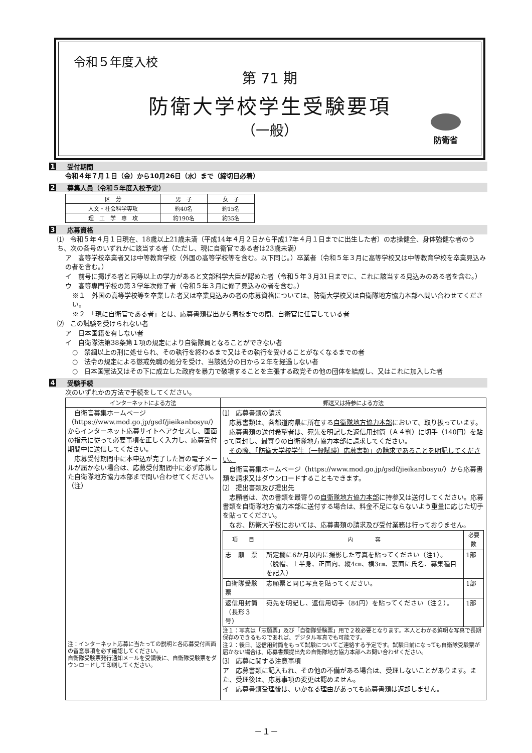令和５年度入校
第 71 期
防衛大学校学生受験要項
（一般）
防衛省
1 受付期間
令和４年７月１日（金）から10月26日（水）まで（締切日必着）
2 募集人員（令和５年度入校予定）
| 区 分 | 男 子 | 女 子 |
| --- | --- | --- |
| 人文・社会科学専攻 | 約40名 | 約15名 |
| 理 工 学 専 攻 | 約190名 | 約35名 |
3 応募資格
⑴　令和５年４月１日現在、18歳以上21歳未満（平成14年４月２日から平成17年４月１日までに出生した者）の志操健全、身体強健な者のうち、次の各号のいずれかに該当する者（ただし、現に自衛官である者は23歳未満）
ア　高等学校卒業者又は中等教育学校（外国の高等学校等を含む。以下同じ。）卒業者（令和５年３月に高等学校又は中等教育学校を卒業見込みの者を含む。）
イ　前号に掲げる者と同等以上の学力があると文部科学大臣が認めた者（令和５年３月31日までに、これに該当する見込みのある者を含む。）
ウ　高等専門学校の第３学年次修了者（令和５年３月に修了見込みの者を含む。）
※１　外国の高等学校等を卒業した者又は卒業見込みの者の応募資格については、防衛大学校又は自衛隊地方協力本部へ問い合わせてください。
※２　「現に自衛官である者」とは、応募書類提出から着校までの間、自衛官に任官している者
⑵　この試験を受けられない者
ア　日本国籍を有しない者
イ　自衛隊法第38条第１項の規定により自衛隊員となることができない者
○　禁錮以上の刑に処せられ、その執行を終わるまで又はその執行を受けることがなくなるまでの者
○　法令の規定による懲戒免職の処分を受け、当該処分の日から２年を経過しない者
○　日本国憲法又はその下に成立した政府を暴力で破壊することを主張する政党その他の団体を結成し、又はこれに加入した者
4 受験手続
次のいずれかの方法で手続をしてください。
| インターネットによる方法 | 郵送又は持参による方法 |
| --- | --- |
| 自衛官募集ホームページ（https://www.mod.go.jp/gsdf/jieikanbosyu/）からインターネット応募サイトへアクセスし、画面の指示に従って必要事項を正しく入力し、応募受付期間中に送信してください。 応募受付期間中に本申込が完了した旨の電子メールが届かない場合は、応募受付期間中に必ず応募した自衛隊地方協力本部まで問い合わせてください。（注） 注：インターネット応募に当たっての説明と各応募受付画面の留意事項を必ず確認してください。 自衛隊受験票発行通知メールを受領後に、自衛隊受験票をダウンロードして印刷してください。 | ⑴ 応募書類の請求 応募書類は、各都道府県に所在する 自衛隊地方協力本部 において、取り扱っています。 応募書類の送付希望者は、宛先を明記した返信用封筒（Ａ４判）に切手（140円）を貼って同封し、最寄りの自衛隊地方協力本部に請求してください。 その際、「防衛大学校学生（一般試験）応募書類」の請求であることを明記してください。 自衛官募集ホームページ（https://www.mod.go.jp/gsdf/jieikanbosyu/）から応募書類を請求又はダウンロードすることもできます。 ⑵ 提出書類及び提出先 志願者は、次の書類を最寄りの 自衛隊地方協力本部 に持参又は送付してください。応募書類を自衛隊地方協力本部に送付する場合は、料金不足にならないよう重量に応じた切手を貼ってください。 なお、防衛大学校においては、応募書類の請求及び受付業務は行っておりません。 / 項 目 / 内 容 / 必要数 / / --- / --- / --- / / 志 願 票 / 所定欄に6か月以内に撮影した写真を貼ってください（注1）。 （脱帽、上半身、正面向、縦4㎝、横3㎝、裏面に氏名、募集種目を記入） / 1部 / / 自衛隊受験票 / 志願票と同じ写真を貼ってください。 / 1部 / / 返信用封筒 （長形３号） / 宛先を明記し、返信用切手（84円）を貼ってください（注２）。 / 1部 / 注１：写真は「志願票」及び「自衛隊受験票」用で２枚必要となります。本人とわかる鮮明な写真で長期保存のできるものであれば、デジタル写真でも可能です。 注２：後日、返信用封筒をもって試験についてご連絡する予定です。試験日前になっても自衛隊受験票が届かない場合は、応募書類提出先の自衛隊地方協力本部へお問い合わせください。 ⑶ 応募に関する注意事項 ア 応募書類に記入もれ、その他の不備がある場合は、受理しないことがあります。また、受理後は、応募事項の変更は認めません。 イ 応募書類受理後は、いかなる理由があっても応募書類は返却しません。 |
－１－